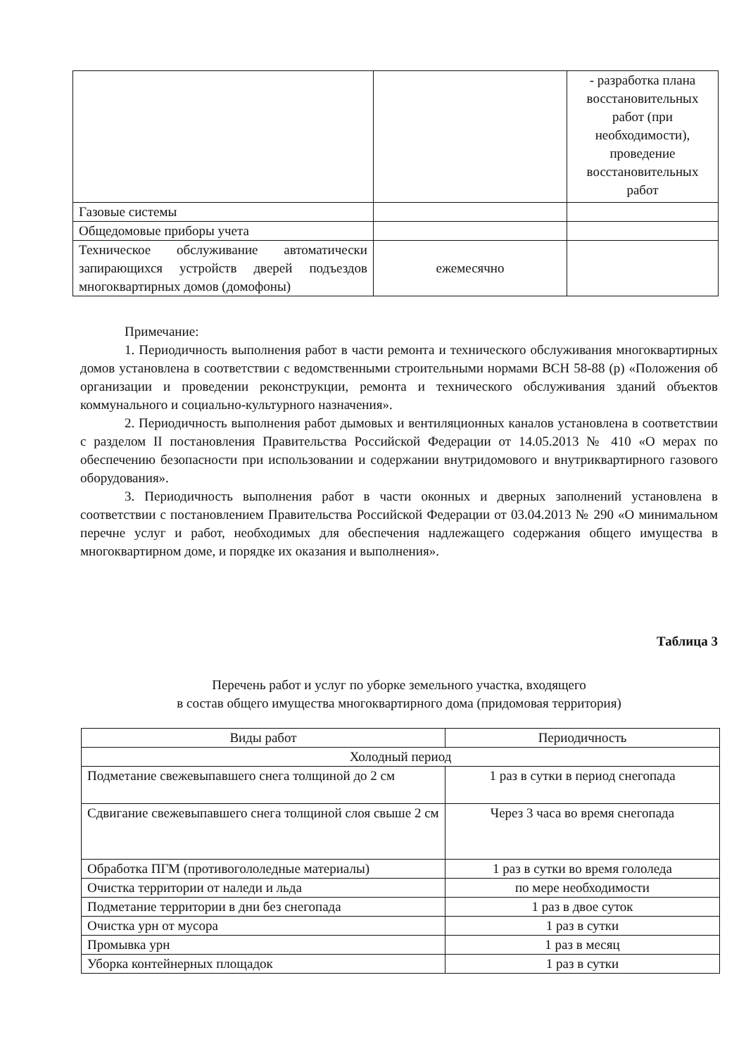| | | - разработка плана восстановительных работ (при необходимости), проведение восстановительных работ |
| Газовые системы | | |
| Общедомовые приборы учета | | |
| Техническое обслуживание автоматически запирающихся устройств дверей подъездов многоквартирных домов (домофоны) | ежемесячно | |
Примечание:
1. Периодичность выполнения работ в части ремонта и технического обслуживания многоквартирных домов установлена в соответствии с ведомственными строительными нормами ВСН 58-88 (р) «Положения об организации и проведении реконструкции, ремонта и технического обслуживания зданий объектов коммунального и социально-культурного назначения».
2. Периодичность выполнения работ дымовых и вентиляционных каналов установлена в соответствии с разделом II постановления Правительства Российской Федерации от 14.05.2013 № 410 «О мерах по обеспечению безопасности при использовании и содержании внутридомового и внутриквартирного газового оборудования».
3. Периодичность выполнения работ в части оконных и дверных заполнений установлена в соответствии с постановлением Правительства Российской Федерации от 03.04.2013 № 290 «О минимальном перечне услуг и работ, необходимых для обеспечения надлежащего содержания общего имущества в многоквартирном доме, и порядке их оказания и выполнения».
Таблица 3
Перечень работ и услуг по уборке земельного участка, входящего
в состав общего имущества многоквартирного дома (придомовая территория)
| Виды работ | Периодичность |
| --- | --- |
| Холодный период | |
| Подметание свежевыпавшего снега толщиной до 2 см | 1 раз в сутки в период снегопада |
| Сдвигание свежевыпавшего снега толщиной слоя свыше 2 см | Через 3 часа во время снегопада |
| Обработка ПГМ (противогололедные материалы) | 1 раз в сутки во время гололеда |
| Очистка территории от наледи и льда | по мере необходимости |
| Подметание территории в дни без снегопада | 1 раз в двое суток |
| Очистка урн от мусора | 1 раз в сутки |
| Промывка урн | 1 раз в месяц |
| Уборка контейнерных площадок | 1 раз в сутки |